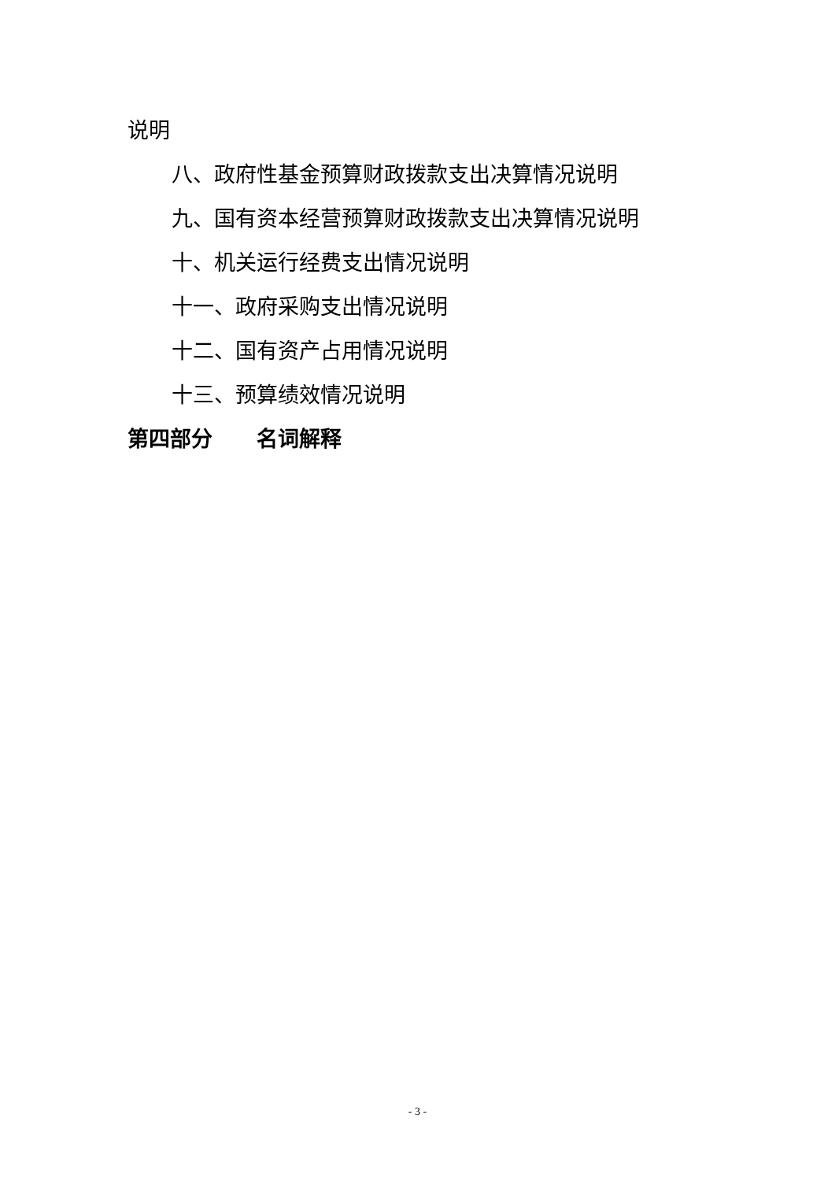说明
八、政府性基金预算财政拨款支出决算情况说明
九、国有资本经营预算财政拨款支出决算情况说明
十、机关运行经费支出情况说明
十一、政府采购支出情况说明
十二、国有资产占用情况说明
十三、预算绩效情况说明
第四部分 名词解释
- 3 -